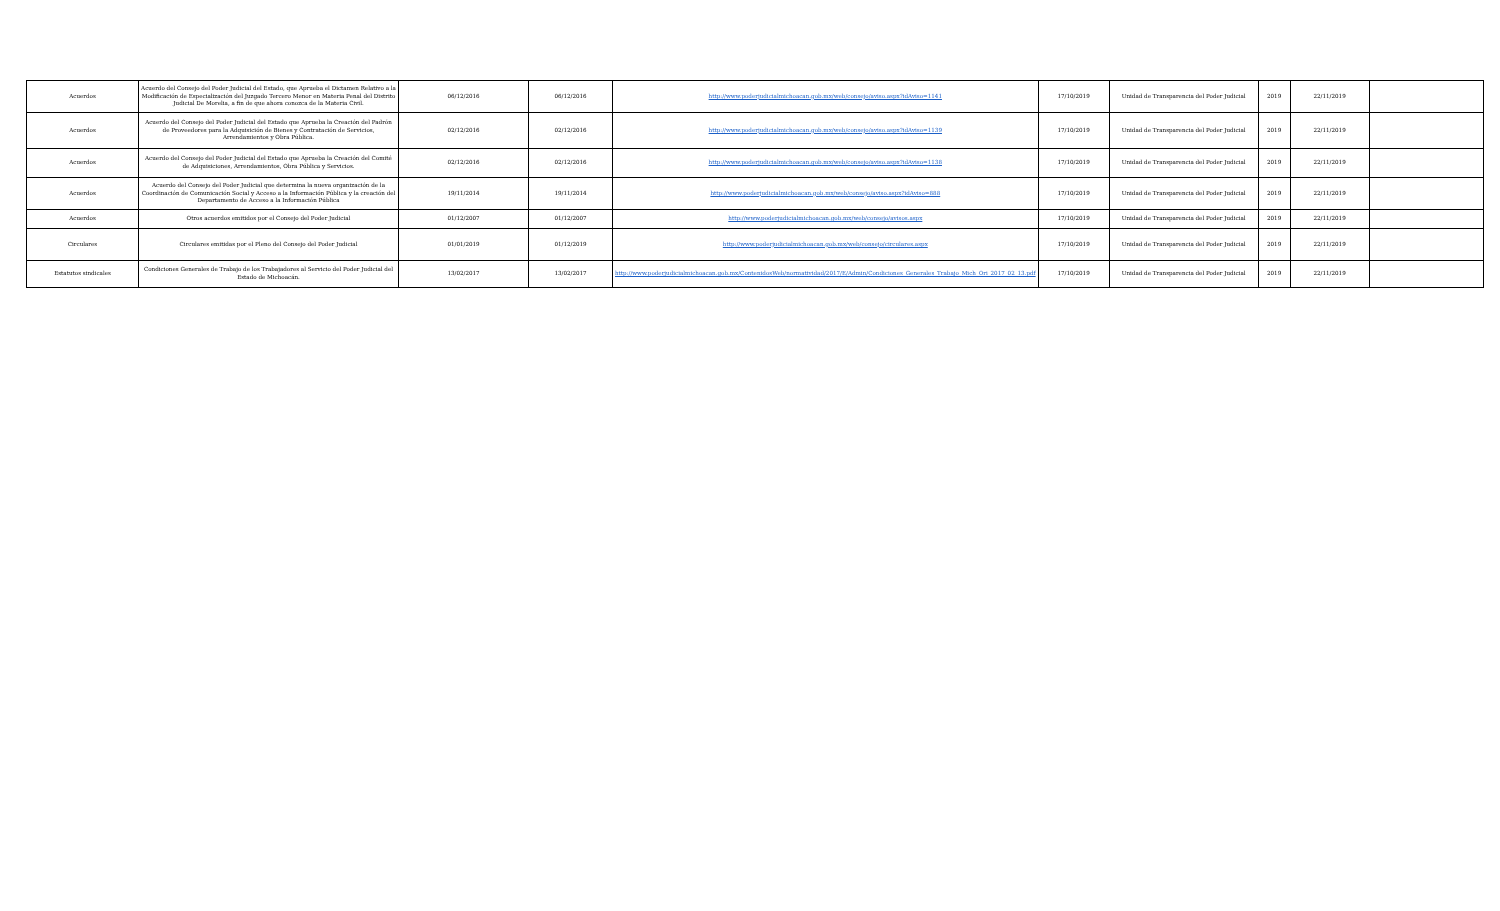| Acuerdos | Acuerdo del Consejo del Poder Judicial del Estado, que Aprueba el Dictamen Relativo a la Modificación de Especialización del Juzgado Tercero Menor en Materia Penal del Distrito Judicial De Morelia, a fin de que ahora conozca de la Materia Civil. | 06/12/2016 | 06/12/2016 | http://www.poderjudicialmichoacan.gob.mx/web/consejo/aviso.aspx?idAviso=1141 | 17/10/2019 | Unidad de Transparencia del Poder Judicial | 2019 | 22/11/2019 | |
| Acuerdos | Acuerdo del Consejo del Poder Judicial del Estado que Aprueba la Creación del Padrón de Proveedores para la Adquisición de Bienes y Contratación de Servicios, Arrendamientos y Obra Pública. | 02/12/2016 | 02/12/2016 | http://www.poderjudicialmichoacan.gob.mx/web/consejo/aviso.aspx?idAviso=1139 | 17/10/2019 | Unidad de Transparencia del Poder Judicial | 2019 | 22/11/2019 | |
| Acuerdos | Acuerdo del Consejo del Poder Judicial del Estado que Aprueba la Creación del Comité de Adquisiciones, Arrendamientos, Obra Pública y Servicios. | 02/12/2016 | 02/12/2016 | http://www.poderjudicialmichoacan.gob.mx/web/consejo/aviso.aspx?idAviso=1138 | 17/10/2019 | Unidad de Transparencia del Poder Judicial | 2019 | 22/11/2019 | |
| Acuerdos | Acuerdo del Consejo del Poder Judicial que determina la nueva organización de la Coordinación de Comunicación Social y Acceso a la Información Pública y la creación del Departamento de Acceso a la Información Pública | 19/11/2014 | 19/11/2014 | http://www.poderjudicialmichoacan.gob.mx/web/consejo/aviso.aspx?idAviso=888 | 17/10/2019 | Unidad de Transparencia del Poder Judicial | 2019 | 22/11/2019 | |
| Acuerdos | Otros acuerdos emitidos por el Consejo del Poder Judicial | 01/12/2007 | 01/12/2007 | http://www.poderjudicialmichoacan.gob.mx/web/consejo/avisos.aspx | 17/10/2019 | Unidad de Transparencia del Poder Judicial | 2019 | 22/11/2019 | |
| Circulares | Circulares emitidas por el Pleno del Consejo del Poder Judicial | 01/01/2019 | 01/12/2019 | http://www.poderjudicialmichoacan.gob.mx/web/consejo/circulares.aspx | 17/10/2019 | Unidad de Transparencia del Poder Judicial | 2019 | 22/11/2019 | |
| Estatutos sindicales | Condiciones Generales de Trabajo de los Trabajadores al Servicio del Poder Judicial del Estado de Michoacán. | 13/02/2017 | 13/02/2017 | http://www.poderjudicialmichoacan.gob.mx/ContenidosWeb/normatividad/2017/E/Admin/Condiciones_Generales_Trabajo_Mich_Ori_2017_02_13.pdf | 17/10/2019 | Unidad de Transparencia del Poder Judicial | 2019 | 22/11/2019 | |